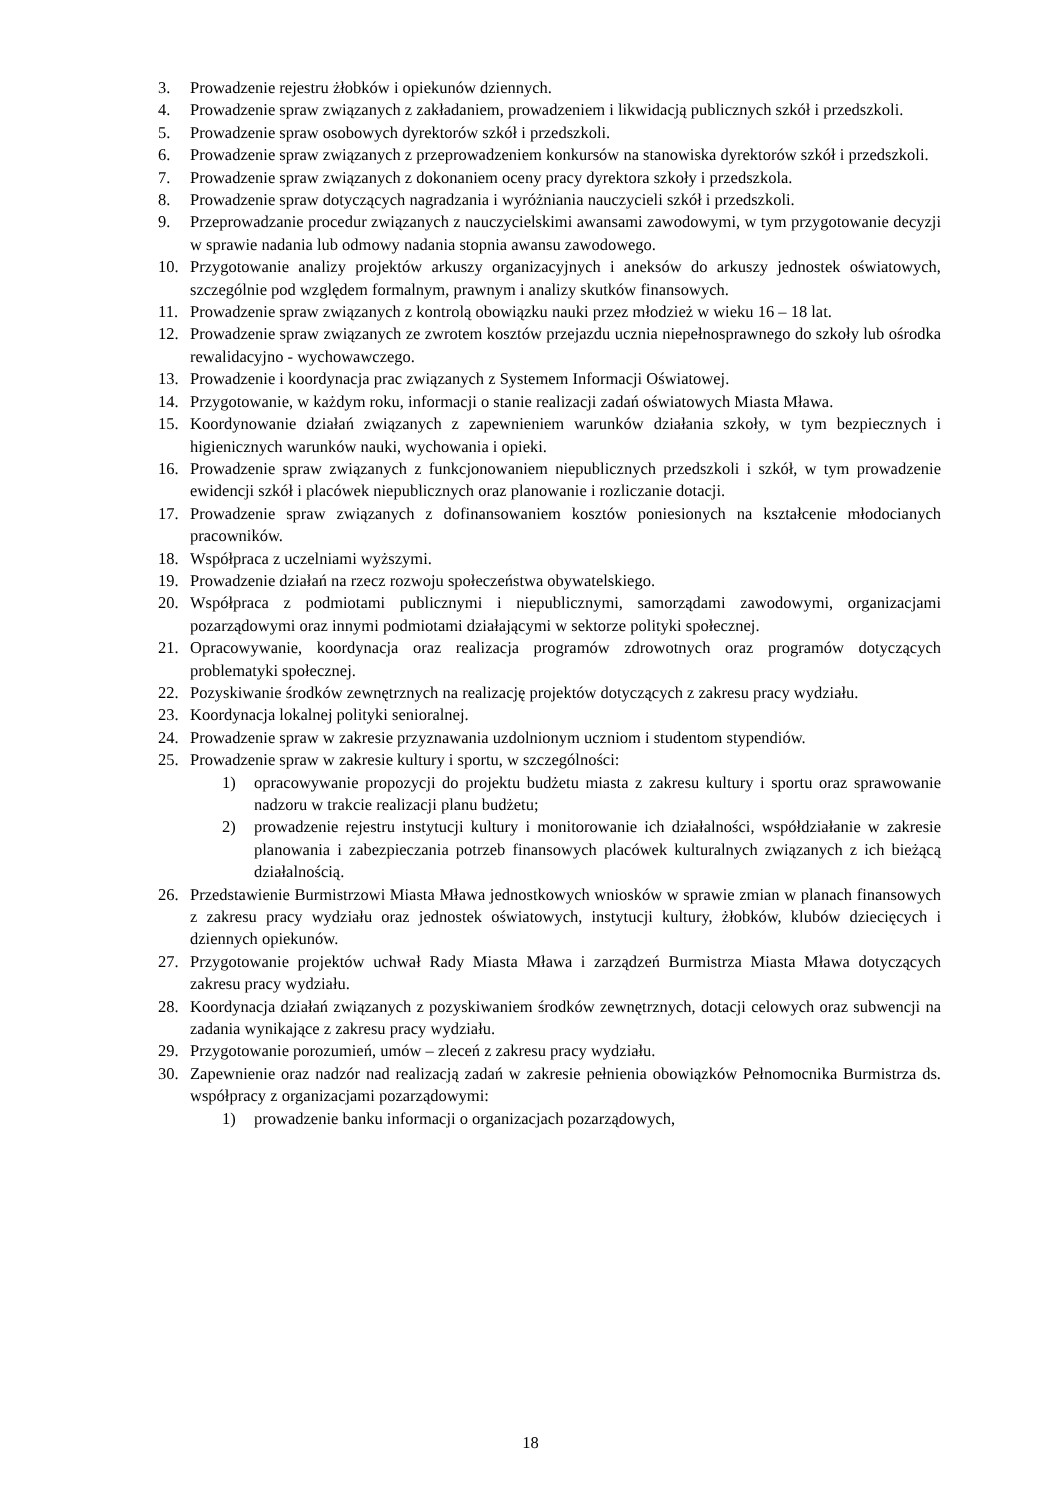3. Prowadzenie rejestru żłobków i opiekunów dziennych.
4. Prowadzenie spraw związanych z zakładaniem, prowadzeniem i likwidacją publicznych szkół i przedszkoli.
5. Prowadzenie spraw osobowych dyrektorów szkół i przedszkoli.
6. Prowadzenie spraw związanych z przeprowadzeniem konkursów na stanowiska dyrektorów szkół i przedszkoli.
7. Prowadzenie spraw związanych z dokonaniem oceny pracy dyrektora szkoły i przedszkola.
8. Prowadzenie spraw dotyczących nagradzania i wyróżniania nauczycieli szkół i przedszkoli.
9. Przeprowadzanie procedur związanych z nauczycielskimi awansami zawodowymi, w tym przygotowanie decyzji w sprawie nadania lub odmowy nadania stopnia awansu zawodowego.
10. Przygotowanie analizy projektów arkuszy organizacyjnych i aneksów do arkuszy jednostek oświatowych, szczególnie pod względem formalnym, prawnym i analizy skutków finansowych.
11. Prowadzenie spraw związanych z kontrolą obowiązku nauki przez młodzież w wieku 16 – 18 lat.
12. Prowadzenie spraw związanych ze zwrotem kosztów przejazdu ucznia niepełnosprawnego do szkoły lub ośrodka rewalidacyjno - wychowawczego.
13. Prowadzenie i koordynacja prac związanych z Systemem Informacji Oświatowej.
14. Przygotowanie, w każdym roku, informacji o stanie realizacji zadań oświatowych Miasta Mława.
15. Koordynowanie działań związanych z zapewnieniem warunków działania szkoły, w tym bezpiecznych i higienicznych warunków nauki, wychowania i opieki.
16. Prowadzenie spraw związanych z funkcjonowaniem niepublicznych przedszkoli i szkół, w tym prowadzenie ewidencji szkół i placówek niepublicznych oraz planowanie i rozliczanie dotacji.
17. Prowadzenie spraw związanych z dofinansowaniem kosztów poniesionych na kształcenie młodocianych pracowników.
18. Współpraca z uczelniami wyższymi.
19. Prowadzenie działań na rzecz rozwoju społeczeństwa obywatelskiego.
20. Współpraca z podmiotami publicznymi i niepublicznymi, samorządami zawodowymi, organizacjami pozarządowymi oraz innymi podmiotami działającymi w sektorze polityki społecznej.
21. Opracowywanie, koordynacja oraz realizacja programów zdrowotnych oraz programów dotyczących problematyki społecznej.
22. Pozyskiwanie środków zewnętrznych na realizację projektów dotyczących z zakresu pracy wydziału.
23. Koordynacja lokalnej polityki senioralnej.
24. Prowadzenie spraw w zakresie przyznawania uzdolnionym uczniom i studentom stypendiów.
25. Prowadzenie spraw w zakresie kultury i sportu, w szczególności:
1) opracowywanie propozycji do projektu budżetu miasta z zakresu kultury i sportu oraz sprawowanie nadzoru w trakcie realizacji planu budżetu;
2) prowadzenie rejestru instytucji kultury i monitorowanie ich działalności, współdziałanie w zakresie planowania i zabezpieczania potrzeb finansowych placówek kulturalnych związanych z ich bieżącą działalnością.
26. Przedstawienie Burmistrzowi Miasta Mława jednostkowych wniosków w sprawie zmian w planach finansowych z zakresu pracy wydziału oraz jednostek oświatowych, instytucji kultury, żłobków, klubów dziecięcych i dziennych opiekunów.
27. Przygotowanie projektów uchwał Rady Miasta Mława i zarządzeń Burmistrza Miasta Mława dotyczących zakresu pracy wydziału.
28. Koordynacja działań związanych z pozyskiwaniem środków zewnętrznych, dotacji celowych oraz subwencji na zadania wynikające z zakresu pracy wydziału.
29. Przygotowanie porozumień, umów – zleceń z zakresu pracy wydziału.
30. Zapewnienie oraz nadzór nad realizacją zadań w zakresie pełnienia obowiązków Pełnomocnika Burmistrza ds. współpracy z organizacjami pozarządowymi:
1) prowadzenie banku informacji o organizacjach pozarządowych,
18